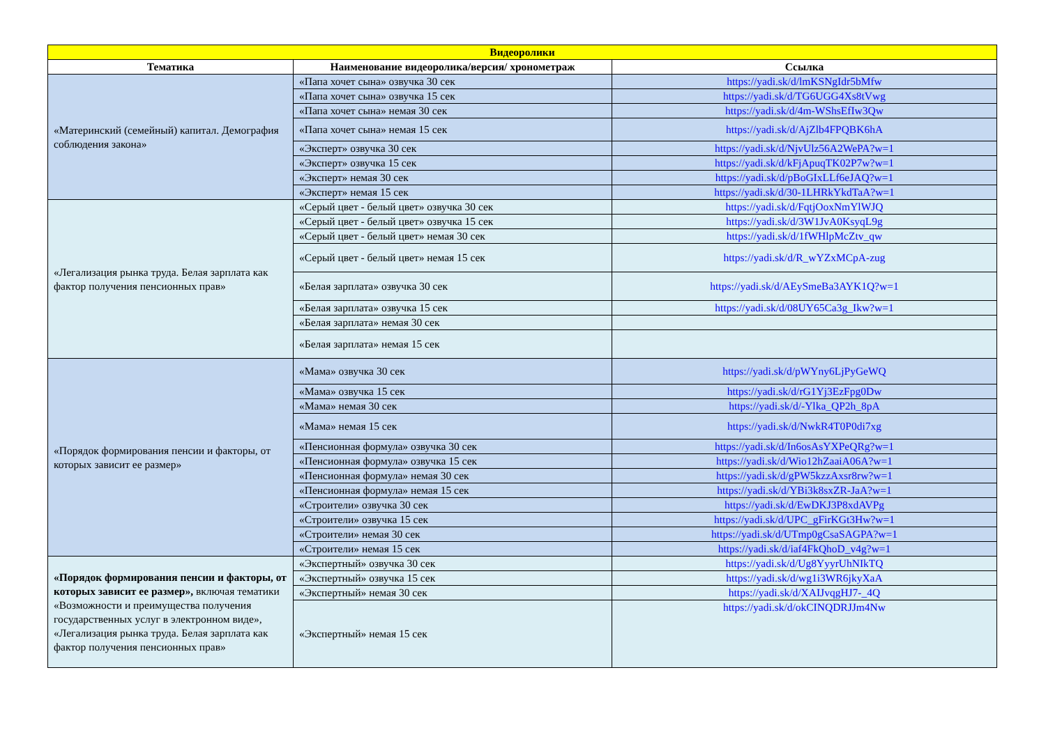| Видеоролики | | |
| --- | --- | --- |
| Тематика | Наименование видеоролика/версия/ хронометраж | Ссылка |
| «Материнский (семейный) капитал. Демография соблюдения закона» | «Папа хочет сына» озвучка 30 сек | https://yadi.sk/d/lmKSNgIdr5bMfw |
| | «Папа хочет сына» озвучка 15 сек | https://yadi.sk/d/TG6UGG4Xs8tVwg |
| | «Папа хочет сына» немая 30 сек | https://yadi.sk/d/4m-WShsEfIw3Qw |
| | «Папа хочет сына» немая 15 сек | https://yadi.sk/d/AjZlb4FPQBK6hA |
| | «Эксперт» озвучка 30 сек | https://yadi.sk/d/NjvUlz56A2WePA?w=1 |
| | «Эксперт» озвучка 15 сек | https://yadi.sk/d/kFjApuqTK02P7w?w=1 |
| | «Эксперт» немая 30 сек | https://yadi.sk/d/pBoGIxLLf6eJAQ?w=1 |
| | «Эксперт» немая 15 сек | https://yadi.sk/d/30-1LHRkYkdTaA?w=1 |
| «Легализация рынка труда. Белая зарплата как фактор получения пенсионных прав» | «Серый цвет - белый цвет» озвучка 30 сек | https://yadi.sk/d/FqtjOoxNmYlWJQ |
| | «Серый цвет - белый цвет» озвучка 15 сек | https://yadi.sk/d/3W1JvA0KsyqL9g |
| | «Серый цвет - белый цвет» немая 30 сек | https://yadi.sk/d/1fWHlpMcZtv_qw |
| | «Серый цвет - белый цвет» немая 15 сек | https://yadi.sk/d/R_wYZxMCpA-zug |
| | «Белая зарплата» озвучка 30 сек | https://yadi.sk/d/AEySmeBa3AYK1Q?w=1 |
| | «Белая зарплата» озвучка 15 сек | https://yadi.sk/d/08UY65Ca3g_Ikw?w=1 |
| | «Белая зарплата» немая 30 сек | |
| | «Белая зарплата» немая 15 сек | |
| «Порядок формирования пенсии и факторы, от которых зависит ее размер» | «Мама» озвучка 30 сек | https://yadi.sk/d/pWYny6LjPyGeWQ |
| | «Мама» озвучка 15 сек | https://yadi.sk/d/rG1Yj3EzFpg0Dw |
| | «Мама» немая 30 сек | https://yadi.sk/d/-Ylka_QP2h_8pA |
| | «Мама» немая 15 сек | https://yadi.sk/d/NwkR4T0P0di7xg |
| | «Пенсионная формула» озвучка 30 сек | https://yadi.sk/d/In6osAsYXPeQRg?w=1 |
| | «Пенсионная формула» озвучка 15 сек | https://yadi.sk/d/Wio12hZaaiA06A?w=1 |
| | «Пенсионная формула» немая 30 сек | https://yadi.sk/d/gPW5kzzAxsr8rw?w=1 |
| | «Пенсионная формула» немая 15 сек | https://yadi.sk/d/YBi3k8sxZR-JaA?w=1 |
| | «Строители» озвучка 30 сек | https://yadi.sk/d/EwDKJ3P8xdAVPg |
| | «Строители» озвучка 15 сек | https://yadi.sk/d/UPC_gFirKGt3Hw?w=1 |
| | «Строители» немая 30 сек | https://yadi.sk/d/UTmp0gCsaSAGPA?w=1 |
| | «Строители» немая 15 сек | https://yadi.sk/d/iaf4FkQhoD_v4g?w=1 |
| «Порядок формирования пенсии и факторы, от которых зависит ее размер», включая тематики «Возможности и преимущества получения государственных услуг в электронном виде», «Легализация рынка труда. Белая зарплата как фактор получения пенсионных прав» | «Экспертный» озвучка 30 сек | https://yadi.sk/d/Ug8YyyrUhNIkTQ |
| | «Экспертный» озвучка 15 сек | https://yadi.sk/d/wg1i3WR6jkyXaA |
| | «Экспертный» немая 30 сек | https://yadi.sk/d/XAIJvqgHJ7-_4Q |
| | «Экспертный» немая 15 сек | https://yadi.sk/d/okCINQDRJJm4Nw |